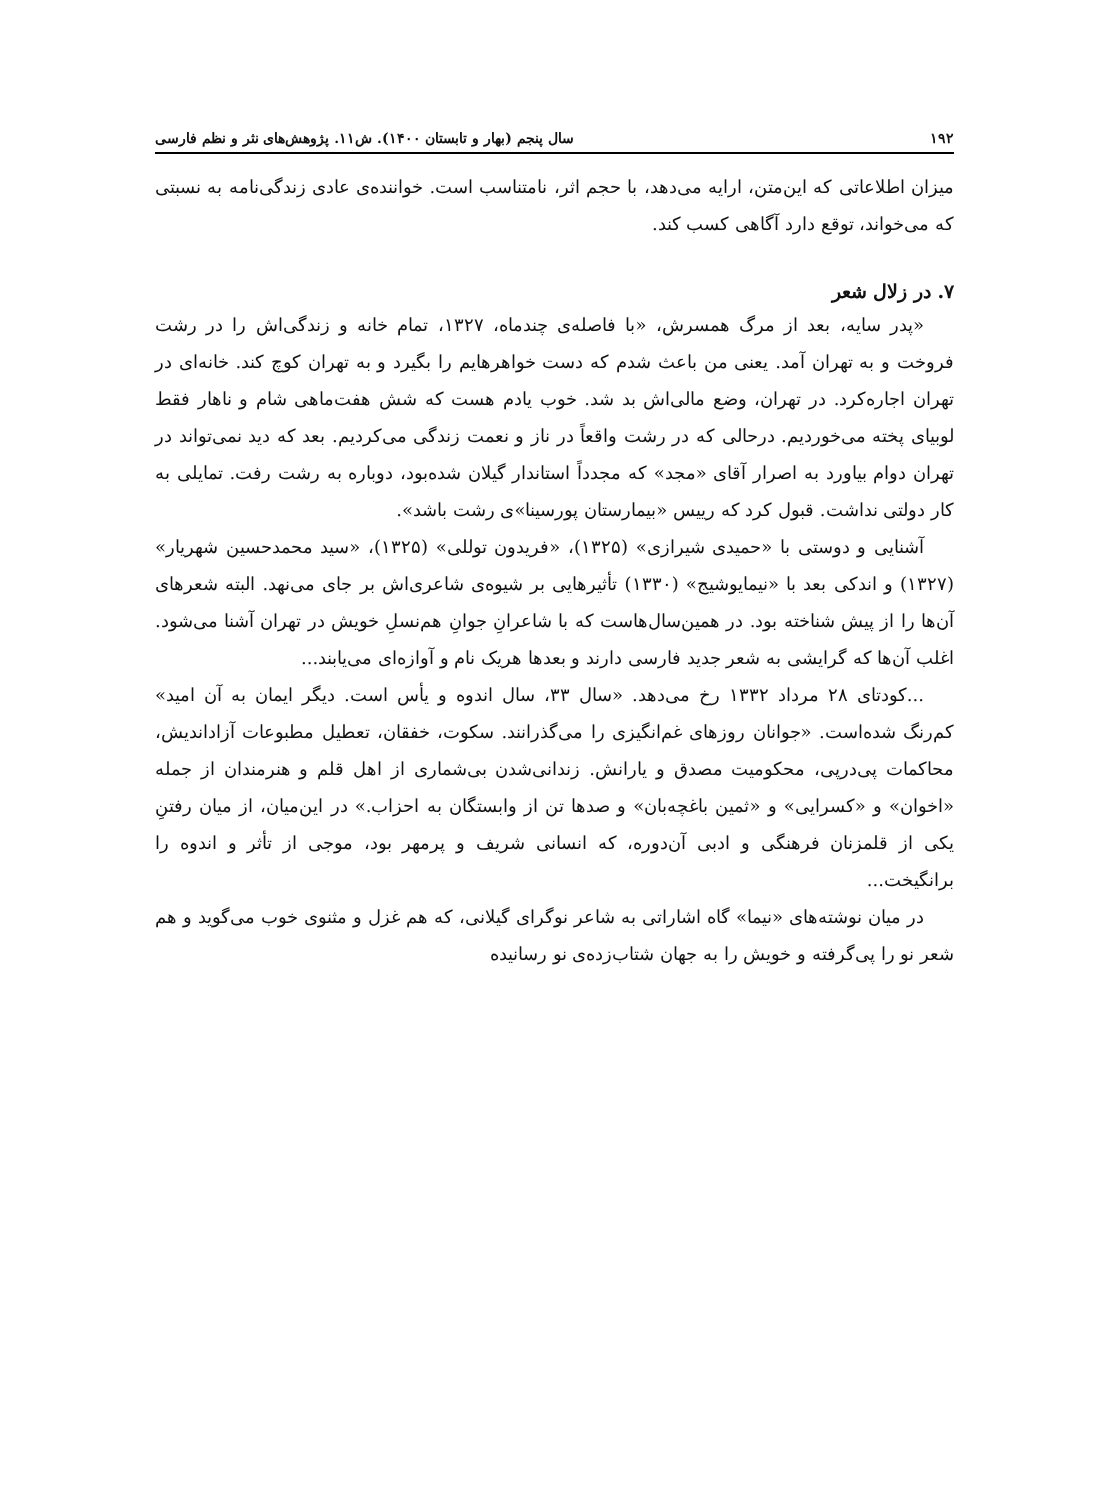۱۹۲ سال پنجم (بهار و تابستان ۱۴۰۰). ش۱۱. پژوهش‌های نثر و نظم فارسی
میزان اطلاعاتی که این‌متن، ارایه می‌دهد، با حجم اثر، نامتناسب است. خواننده‌ی عادی زندگی‌نامه به نسبتی که می‌خواند، توقع دارد آگاهی کسب کند.
۷. در زلال شعر
«پدر سایه، بعد از مرگ همسرش، «با فاصله‌ی چندماه، ۱۳۲۷، تمام خانه و زندگی‌اش را در رشت فروخت و به تهران آمد. یعنی من باعث شدم که دست خواهرهایم را بگیرد و به تهران کوچ کند. خانه‌ای در تهران اجاره‌کرد. در تهران، وضع مالی‌اش بد شد. خوب یادم هست که شش هفت‌ماهی شام و ناهار فقط لوبیای پخته می‌خوردیم. درحالی که در رشت واقعاً در ناز و نعمت زندگی می‌کردیم. بعد که دید نمی‌تواند در تهران دوام بیاورد به اصرار آقای «مجد» که مجدداً استاندار گیلان شده‌بود، دوباره به رشت رفت. تمایلی به کار دولتی نداشت. قبول کرد که رییس «بیمارستان پورسینا»ی رشت باشد».
آشنایی و دوستی با «حمیدی شیرازی» (۱۳۲۵)، «فریدون توللی» (۱۳۲۵)، «سید محمدحسین شهریار» (۱۳۲۷) و اندکی بعد با «نیمایوشیج» (۱۳۳۰) تأثیرهایی بر شیوه‌ی شاعری‌اش بر جای می‌نهد. البته شعرهای آن‌ها را از پیش شناخته بود. در همین‌سال‌هاست که با شاعرانِ جوانِ هم‌نسلِ خویش در تهران آشنا می‌شود. اغلب آن‌ها که گرایشی به شعر جدید فارسی دارند و بعدها هریک نام و آوازه‌ای می‌یابند...
...کودتای ۲۸ مرداد ۱۳۳۲ رخ می‌دهد. «سال ۳۳، سال اندوه و یأس است. دیگر ایمان به آن امید» کم‌رنگ شده‌است. «جوانان روزهای غم‌انگیزی را می‌گذرانند. سکوت، خفقان، تعطیل مطبوعات آزاداندیش، محاکمات پی‌درپی، محکومیت مصدق و یارانش. زندانی‌شدن بی‌شماری از اهل قلم و هنرمندان از جمله «اخوان» و «کسرایی» و «ثمین باغچه‌بان» و صدها تن از وابستگان به احزاب.» در این‌میان، از میان رفتنِ یکی از قلمزنان فرهنگی و ادبی آن‌دوره، که انسانی شریف و پرمهر بود، موجی از تأثر و اندوه را برانگیخت...
در میان نوشته‌های «نیما» گاه اشاراتی به شاعر نوگرای گیلانی، که هم غزل و مثنوی خوب می‌گوید و هم شعر نو را پی‌گرفته و خویش را به جهان شتاب‌زده‌ی نو رسانیده